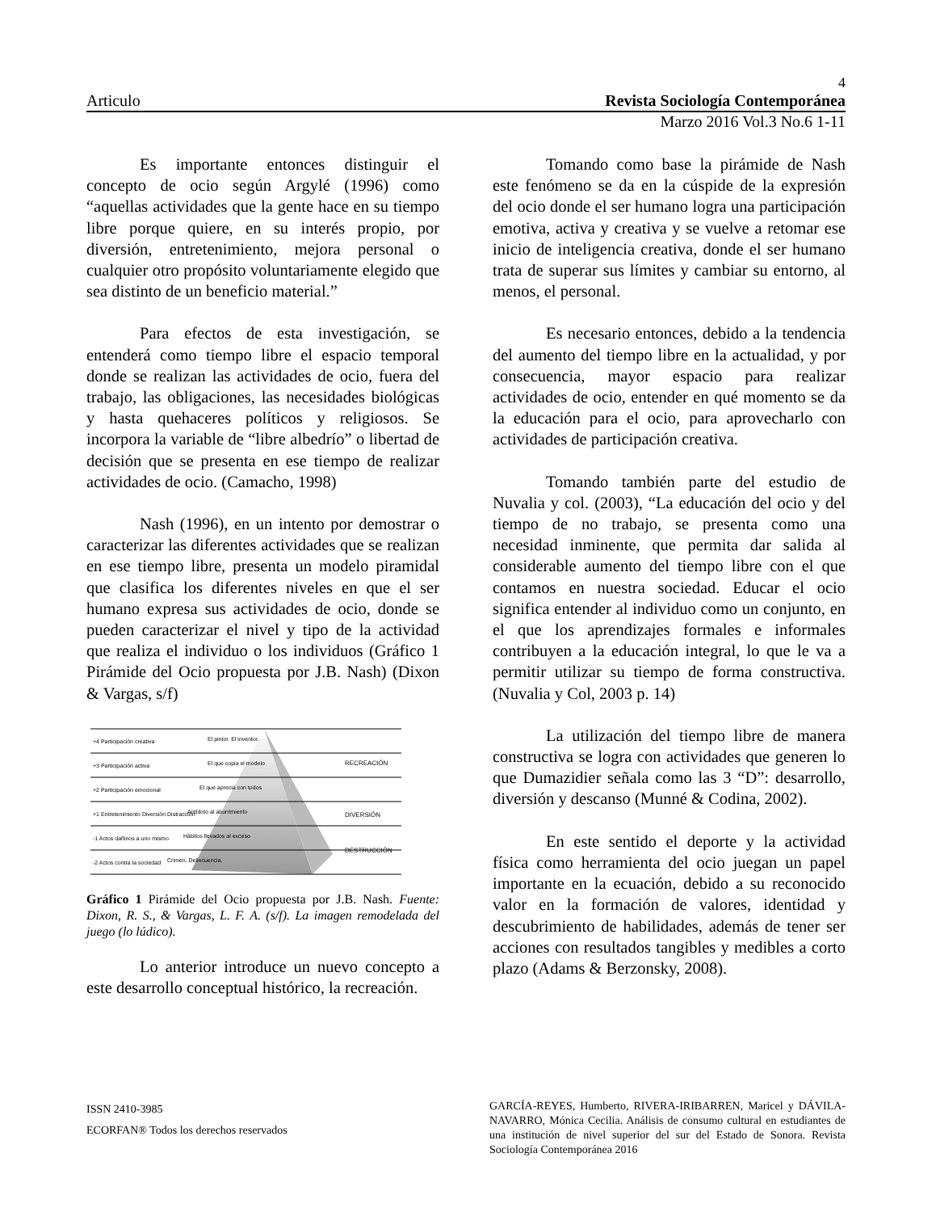4
Articulo Revista Sociología Contemporánea
Marzo 2016 Vol.3 No.6 1-11
Es importante entonces distinguir el concepto de ocio según Argylé (1996) como “aquellas actividades que la gente hace en su tiempo libre porque quiere, en su interés propio, por diversión, entretenimiento, mejora personal o cualquier otro propósito voluntariamente elegido que sea distinto de un beneficio material.”
Para efectos de esta investigación, se entenderá como tiempo libre el espacio temporal donde se realizan las actividades de ocio, fuera del trabajo, las obligaciones, las necesidades biológicas y hasta quehaceres políticos y religiosos. Se incorpora la variable de “libre albedrío” o libertad de decisión que se presenta en ese tiempo de realizar actividades de ocio. (Camacho, 1998)
Nash (1996), en un intento por demostrar o caracterizar las diferentes actividades que se realizan en ese tiempo libre, presenta un modelo piramidal que clasifica los diferentes niveles en que el ser humano expresa sus actividades de ocio, donde se pueden caracterizar el nivel y tipo de la actividad que realiza el individuo o los individuos (Gráfico 1 Pirámide del Ocio propuesta por J.B. Nash) (Dixon & Vargas, s/f)
+4 Participación creativa
+3 Participación activa
+2 Participación emocional
+1 Entretenimiento Diversión Distracción
-1 Actos dañinos a uno mismo
-2 Actos contra la sociedad
El pintor. El inventor.
El que copia el modelo
El que aprecia con todos
Antídoto al aburrimiento
Hábitos llevados al exceso
Crimen. Delincuencia.
RECREACIÓN
DIVERSIÓN
DESTRUCCIÓN
Gráfico 1 Pirámide del Ocio propuesta por J.B. Nash. Fuente: Dixon, R. S., & Vargas, L. F. A. (s/f). La imagen remodelada del juego (lo lúdico).
Lo anterior introduce un nuevo concepto a este desarrollo conceptual histórico, la recreación.
Tomando como base la pirámide de Nash este fenómeno se da en la cúspide de la expresión del ocio donde el ser humano logra una participación emotiva, activa y creativa y se vuelve a retomar ese inicio de inteligencia creativa, donde el ser humano trata de superar sus límites y cambiar su entorno, al menos, el personal.
Es necesario entonces, debido a la tendencia del aumento del tiempo libre en la actualidad, y por consecuencia, mayor espacio para realizar actividades de ocio, entender en qué momento se da la educación para el ocio, para aprovecharlo con actividades de participación creativa.
Tomando también parte del estudio de Nuvalia y col. (2003), “La educación del ocio y del tiempo de no trabajo, se presenta como una necesidad inminente, que permita dar salida al considerable aumento del tiempo libre con el que contamos en nuestra sociedad. Educar el ocio significa entender al individuo como un conjunto, en el que los aprendizajes formales e informales contribuyen a la educación integral, lo que le va a permitir utilizar su tiempo de forma constructiva. (Nuvalia y Col, 2003 p. 14)
La utilización del tiempo libre de manera constructiva se logra con actividades que generen lo que Dumazidier señala como las 3 “D”: desarrollo, diversión y descanso (Munné & Codina, 2002).
En este sentido el deporte y la actividad física como herramienta del ocio juegan un papel importante en la ecuación, debido a su reconocido valor en la formación de valores, identidad y descubrimiento de habilidades, además de tener ser acciones con resultados tangibles y medibles a corto plazo (Adams & Berzonsky, 2008).
ISSN 2410-3985
ECORFAN® Todos los derechos reservados
GARCÍA-REYES, Humberto, RIVERA-IRIBARREN, Maricel y DÁVILA-NAVARRO, Mónica Cecilia. Análisis de consumo cultural en estudiantes de una institución de nivel superior del sur del Estado de Sonora. Revista Sociología Contemporánea 2016